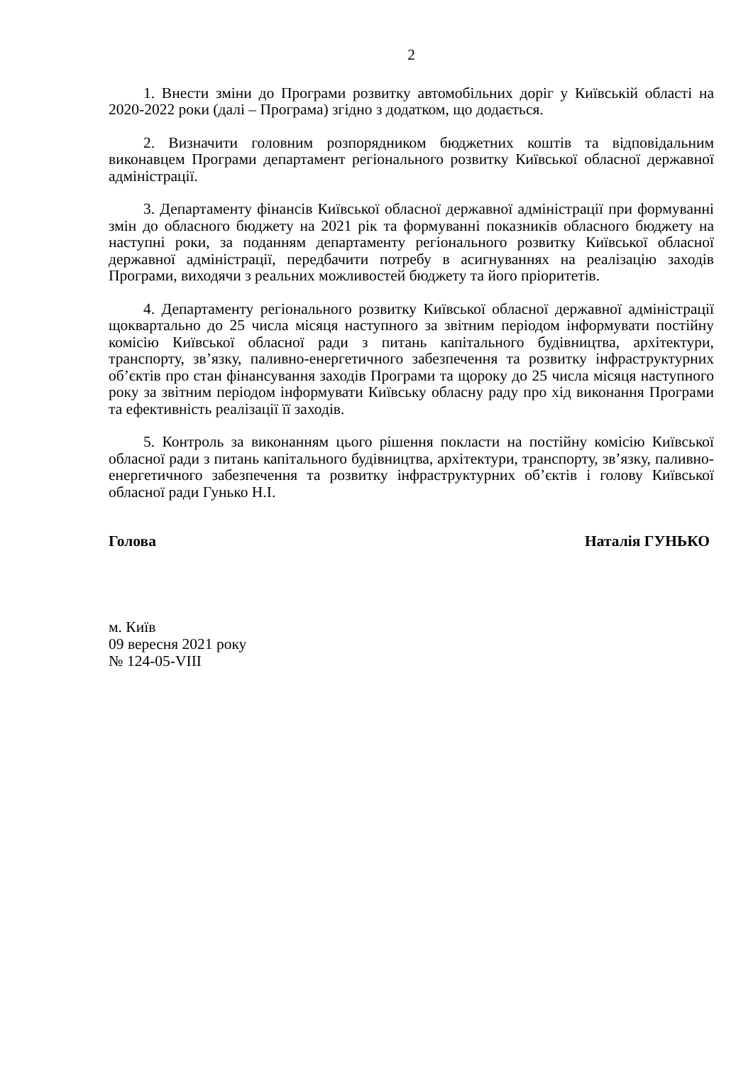2
1. Внести зміни до Програми розвитку автомобільних доріг у Київській області на 2020-2022 роки (далі – Програма) згідно з додатком, що додається.
2. Визначити головним розпорядником бюджетних коштів та відповідальним виконавцем Програми департамент регіонального розвитку Київської обласної державної адміністрації.
3. Департаменту фінансів Київської обласної державної адміністрації при формуванні змін до обласного бюджету на 2021 рік та формуванні показників обласного бюджету на наступні роки, за поданням департаменту регіонального розвитку Київської обласної державної адміністрації, передбачити потребу в асигнуваннях на реалізацію заходів Програми, виходячи з реальних можливостей бюджету та його пріоритетів.
4. Департаменту регіонального розвитку Київської обласної державної адміністрації щоквартально до 25 числа місяця наступного за звітним періодом інформувати постійну комісію Київської обласної ради з питань капітального будівництва, архітектури, транспорту, зв’язку, паливно-енергетичного забезпечення та розвитку інфраструктурних об’єктів про стан фінансування заходів Програми та щороку до 25 числа місяця наступного року за звітним періодом інформувати Київську обласну раду про хід виконання Програми та ефективність реалізації її заходів.
5. Контроль за виконанням цього рішення покласти на постійну комісію Київської обласної ради з питань капітального будівництва, архітектури, транспорту, зв’язку, паливно-енергетичного забезпечення та розвитку інфраструктурних об’єктів і голову Київської обласної ради Гунько Н.І.
Голова Наталія ГУНЬКО
м. Київ
09 вересня 2021 року
№ 124-05-VIII